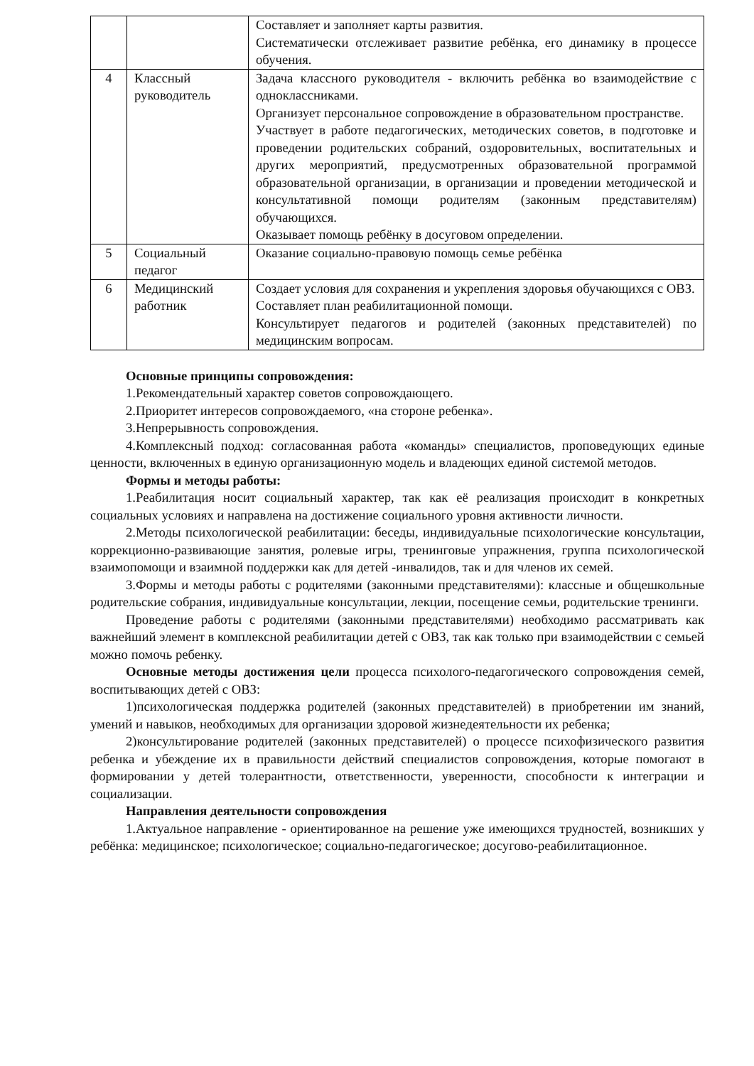| | | Составляет и заполняет карты развития. Систематически отслеживает развитие ребёнка, его динамику в процессе обучения. |
| 4 | Классный руководитель | Задача классного руководителя - включить ребёнка во взаимодействие с одноклассниками. Организует персональное сопровождение в образовательном пространстве. Участвует в работе педагогических, методических советов, в подготовке и проведении родительских собраний, оздоровительных, воспитательных и других мероприятий, предусмотренных образовательной программой образовательной организации, в организации и проведении методической и консультативной помощи родителям (законным представителям) обучающихся. Оказывает помощь ребёнку в досуговом определении. |
| 5 | Социальный педагог | Оказание социально-правовую помощь семье ребёнка |
| 6 | Медицинский работник | Создает условия для сохранения и укрепления здоровья обучающихся с ОВЗ. Составляет план реабилитационной помощи. Консультирует педагогов и родителей (законных представителей) по медицинским вопросам. |
Основные принципы сопровождения:
1.Рекомендательный характер советов сопровождающего.
2.Приоритет интересов сопровождаемого, «на стороне ребенка».
3.Непрерывность сопровождения.
4.Комплексный подход: согласованная работа «команды» специалистов, проповедующих единые ценности, включенных в единую организационную модель и владеющих единой системой методов.
Формы и методы работы:
1.Реабилитация носит социальный характер, так как её реализация происходит в конкретных социальных условиях и направлена на достижение социального уровня активности личности.
2.Методы психологической реабилитации: беседы, индивидуальные психологические консультации, коррекционно-развивающие занятия, ролевые игры, тренинговые упражнения, группа психологической взаимопомощи и взаимной поддержки как для детей -инвалидов, так и для членов их семей.
3.Формы и методы работы с родителями (законными представителями): классные и общешкольные родительские собрания, индивидуальные консультации, лекции, посещение семьи, родительские тренинги.
Проведение работы с родителями (законными представителями) необходимо рассматривать как важнейший элемент в комплексной реабилитации детей с ОВЗ, так как только при взаимодействии с семьей можно помочь ребенку.
Основные методы достижения цели процесса психолого-педагогического сопровождения семей, воспитывающих детей с ОВЗ:
1)психологическая поддержка родителей (законных представителей) в приобретении им знаний, умений и навыков, необходимых для организации здоровой жизнедеятельности их ребенка;
2)консультирование родителей (законных представителей) о процессе психофизического развития ребенка и убеждение их в правильности действий специалистов сопровождения, которые помогают в формировании у детей толерантности, ответственности, уверенности, способности к интеграции и социализации.
Направления деятельности сопровождения
1.Актуальное направление - ориентированное на решение уже имеющихся трудностей, возникших у ребёнка: медицинское; психологическое; социально-педагогическое; досугово-реабилитационное.